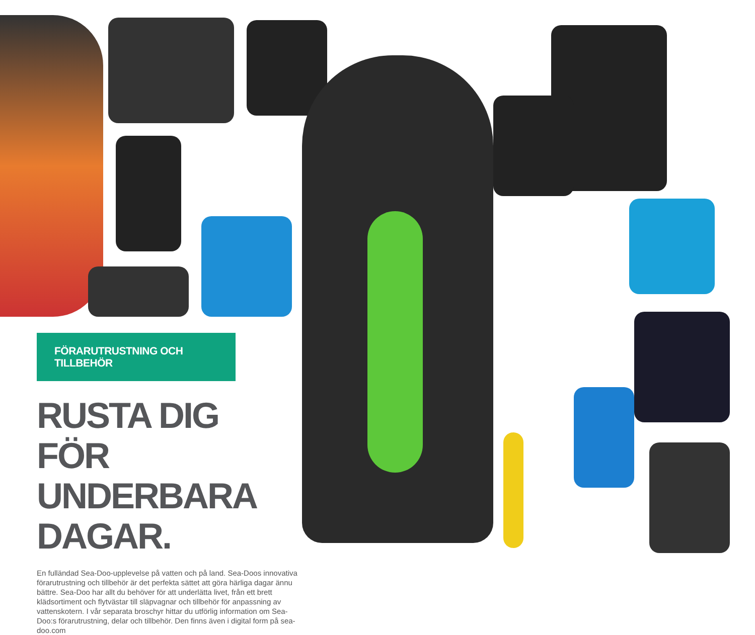FÖRARUTRUSTNING OCH TILLBEHÖR
RUSTA DIG FÖR UNDERBARA DAGAR.
En fulländad Sea-Doo-upplevelse på vatten och på land. Sea-Doos innovativa förarutrustning och tillbehör är det perfekta sättet att göra härliga dagar ännu bättre. Sea-Doo har allt du behöver för att underlätta livet, från ett brett klädsortiment och flytvästar till släpvagnar och tillbehör för anpassning av vattenskotern. I vår separata broschyr hittar du utförlig information om Sea-Doo:s förarutrustning, delar och tillbehör. Den finns även i digital form på sea-doo.com